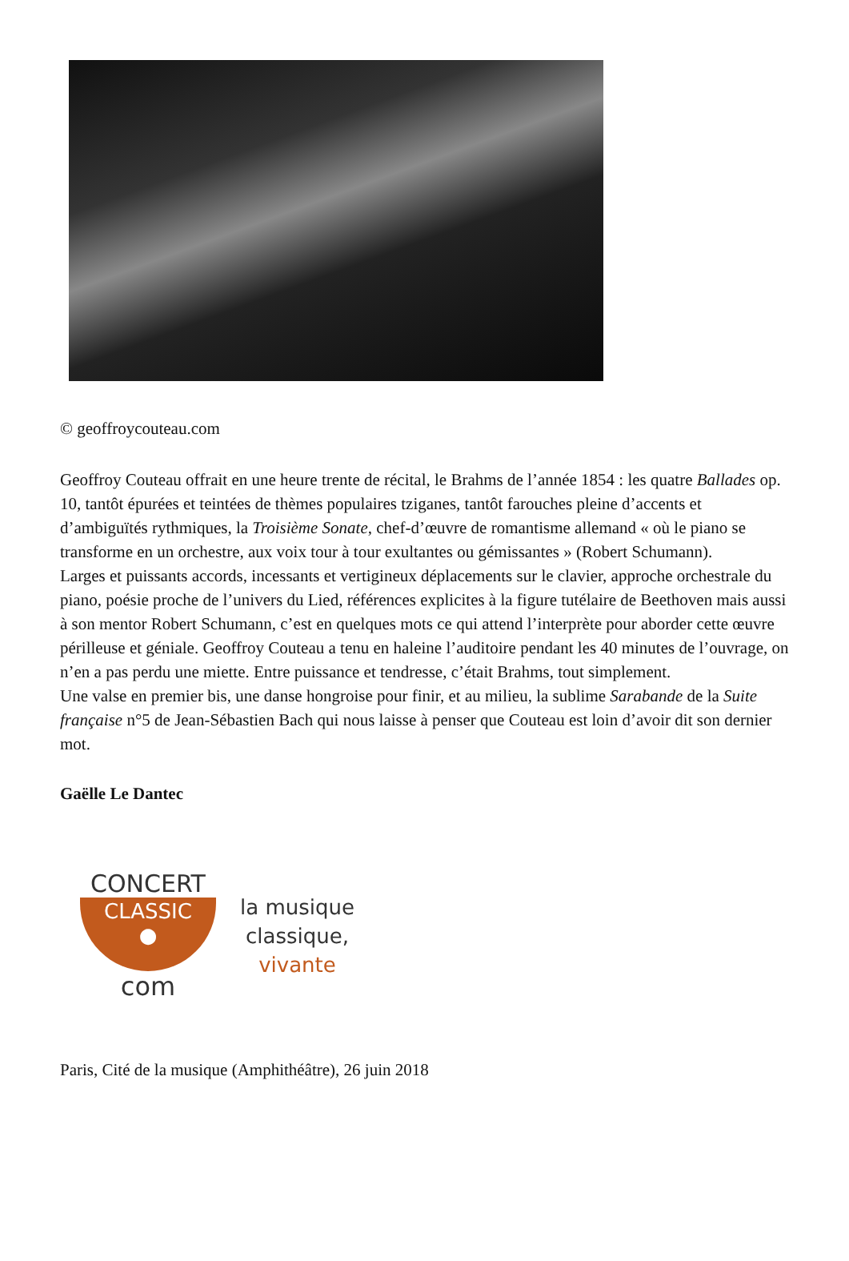© geoffroycouteau.com
Geoffroy Couteau offrait en une heure trente de récital, le Brahms de l’année 1854 : les quatre Ballades op. 10, tantôt épurées et teintées de thèmes populaires tziganes, tantôt farouches pleine d’accents et d’ambiguïtés rythmiques, la Troisième Sonate, chef-d’œuvre de romantisme allemand « où le piano se transforme en un orchestre, aux voix tour à tour exultantes ou gémissantes » (Robert Schumann).
Larges et puissants accords, incessants et vertigineux déplacements sur le clavier, approche orchestrale du piano, poésie proche de l’univers du Lied, références explicites à la figure tutélaire de Beethoven mais aussi à son mentor Robert Schumann, c’est en quelques mots ce qui attend l’interprète pour aborder cette œuvre périlleuse et géniale. Geoffroy Couteau a tenu en haleine l’auditoire pendant les 40 minutes de l’ouvrage, on n’en a pas perdu une miette. Entre puissance et tendresse, c’était Brahms, tout simplement.
Une valse en premier bis, une danse hongroise pour finir, et au milieu, la sublime Sarabande de la Suite française n°5 de Jean-Sébastien Bach qui nous laisse à penser que Couteau est loin d’avoir dit son dernier mot.
Gaëlle Le Dantec
CONCERT
CLASSIC
●
com
la musique
classique,
vivante
Paris, Cité de la musique (Amphithéâtre), 26 juin 2018